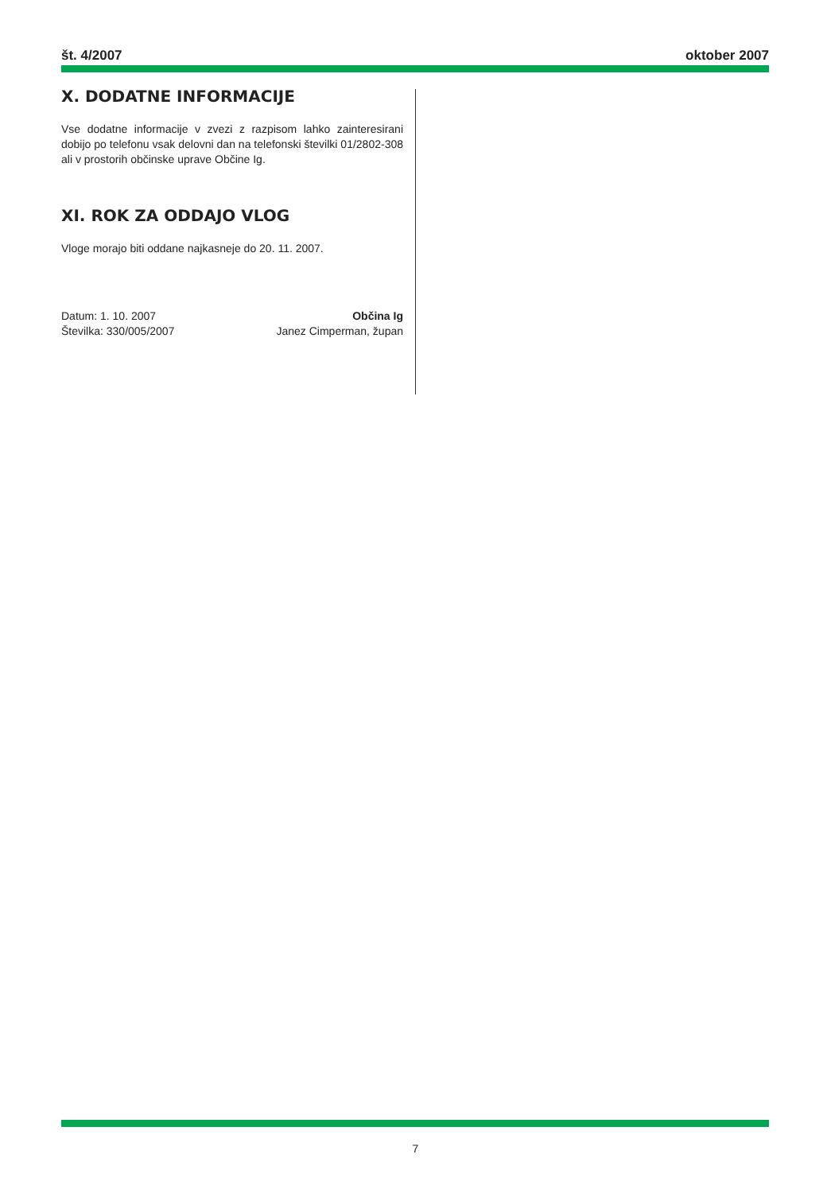št. 4/2007 oktober 2007
X. DODATNE INFORMACIJE
Vse dodatne informacije v zvezi z razpisom lahko zainteresirani dobijo po telefonu vsak delovni dan na telefonski številki 01/2802-308 ali v prostorih občinske uprave Občine Ig.
XI. ROK ZA ODDAJO VLOG
Vloge morajo biti oddane najkasneje do 20. 11. 2007.
Datum: 1. 10. 2007
Številka: 330/005/2007
Občina Ig
Janez Cimperman, župan
7